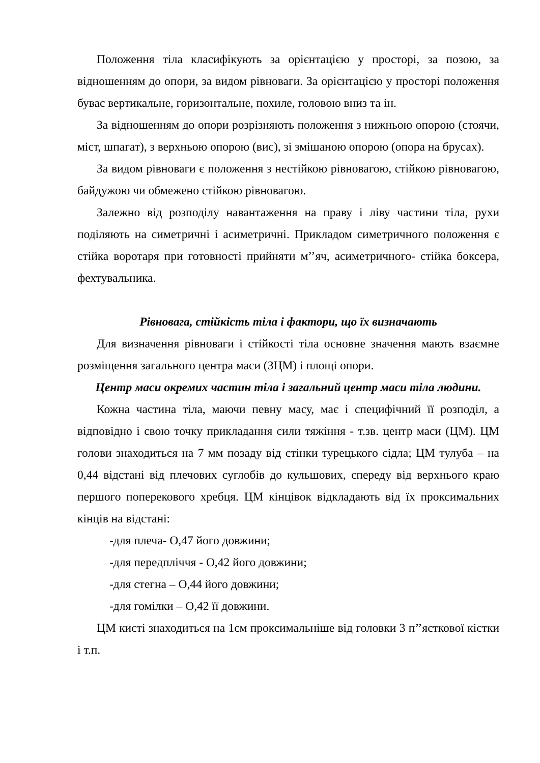Положення тіла класифікують за орієнтацією у просторі, за позою, за відношенням до опори, за видом рівноваги. За орієнтацією у просторі положення буває вертикальне, горизонтальне, похиле, головою вниз та ін.
За відношенням до опори розрізняють положення з нижньою опорою (стоячи, міст, шпагат), з верхньою опорою (вис), зі змішаною опорою (опора на брусах).
За видом рівноваги є положення з нестійкою рівновагою, стійкою рівновагою, байдужою чи обмежено стійкою рівновагою.
Залежно від розподілу навантаження на праву і ліву частини тіла, рухи поділяють на симетричні і асиметричні. Прикладом симетричного положення є стійка воротаря при готовності прийняти м’’яч, асиметричного- стійка боксера, фехтувальника.
Рівновага, стійкість тіла і фактори, що їх визначають
Для визначення рівноваги і стійкості тіла основне значення мають взаємне розміщення загального центра маси (ЗЦМ) і площі опори.
Центр маси окремих частин тіла і загальний центр маси тіла людини.
Кожна частина тіла, маючи певну масу, має і специфічний її розподіл, а відповідно і свою точку прикладання сили тяжіння - т.зв. центр маси (ЦМ). ЦМ голови знаходиться на 7 мм позаду від стінки турецького сідла; ЦМ тулуба – на 0,44 відстані від плечових суглобів до кульшових, спереду від верхнього краю першого поперекового хребця. ЦМ кінцівок відкладають від їх проксимальних кінців на відстані:
-для плеча- О,47 його довжини;
-для передпліччя - О,42 його довжини;
-для стегна – О,44 його довжини;
-для гомілки – О,42 її довжини.
ЦМ кисті знаходиться на 1см проксимальніше від головки 3 п’’ясткової кістки і т.п.